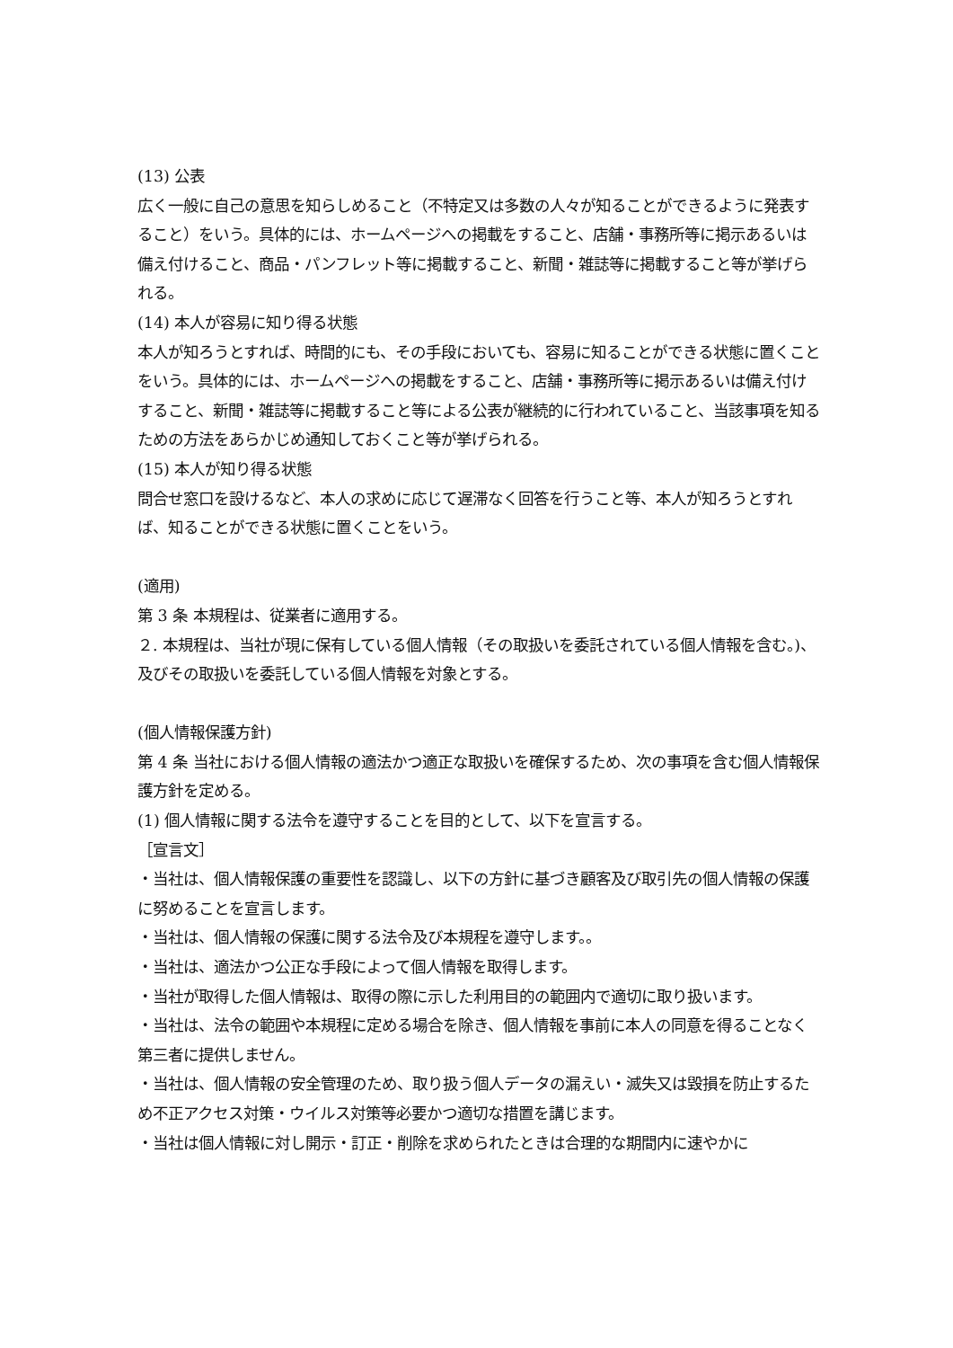(13) 公表
広く一般に自己の意思を知らしめること（不特定又は多数の人々が知ることができるように発表すること）をいう。具体的には、ホームページへの掲載をすること、店舗・事務所等に掲示あるいは備え付けること、商品・パンフレット等に掲載すること、新聞・雑誌等に掲載すること等が挙げられる。
(14) 本人が容易に知り得る状態
本人が知ろうとすれば、時間的にも、その手段においても、容易に知ることができる状態に置くことをいう。具体的には、ホームページへの掲載をすること、店舗・事務所等に掲示あるいは備え付けすること、新聞・雑誌等に掲載すること等による公表が継続的に行われていること、当該事項を知るための方法をあらかじめ通知しておくこと等が挙げられる。
(15) 本人が知り得る状態
問合せ窓口を設けるなど、本人の求めに応じて遅滞なく回答を行うこと等、本人が知ろうとすれば、知ることができる状態に置くことをいう。
(適用)
第 3 条 本規程は、従業者に適用する。
２. 本規程は、当社が現に保有している個人情報（その取扱いを委託されている個人情報を含む。)、及びその取扱いを委託している個人情報を対象とする。
(個人情報保護方針)
第 4 条 当社における個人情報の適法かつ適正な取扱いを確保するため、次の事項を含む個人情報保護方針を定める。
(1) 個人情報に関する法令を遵守することを目的として、以下を宣言する。
［宣言文］
・当社は、個人情報保護の重要性を認識し、以下の方針に基づき顧客及び取引先の個人情報の保護に努めることを宣言します。
・当社は、個人情報の保護に関する法令及び本規程を遵守します。。
・当社は、適法かつ公正な手段によって個人情報を取得します。
・当社が取得した個人情報は、取得の際に示した利用目的の範囲内で適切に取り扱います。
・当社は、法令の範囲や本規程に定める場合を除き、個人情報を事前に本人の同意を得ることなく第三者に提供しません。
・当社は、個人情報の安全管理のため、取り扱う個人データの漏えい・滅失又は毀損を防止するため不正アクセス対策・ウイルス対策等必要かつ適切な措置を講じます。
・当社は個人情報に対し開示・訂正・削除を求められたときは合理的な期間内に速やかに